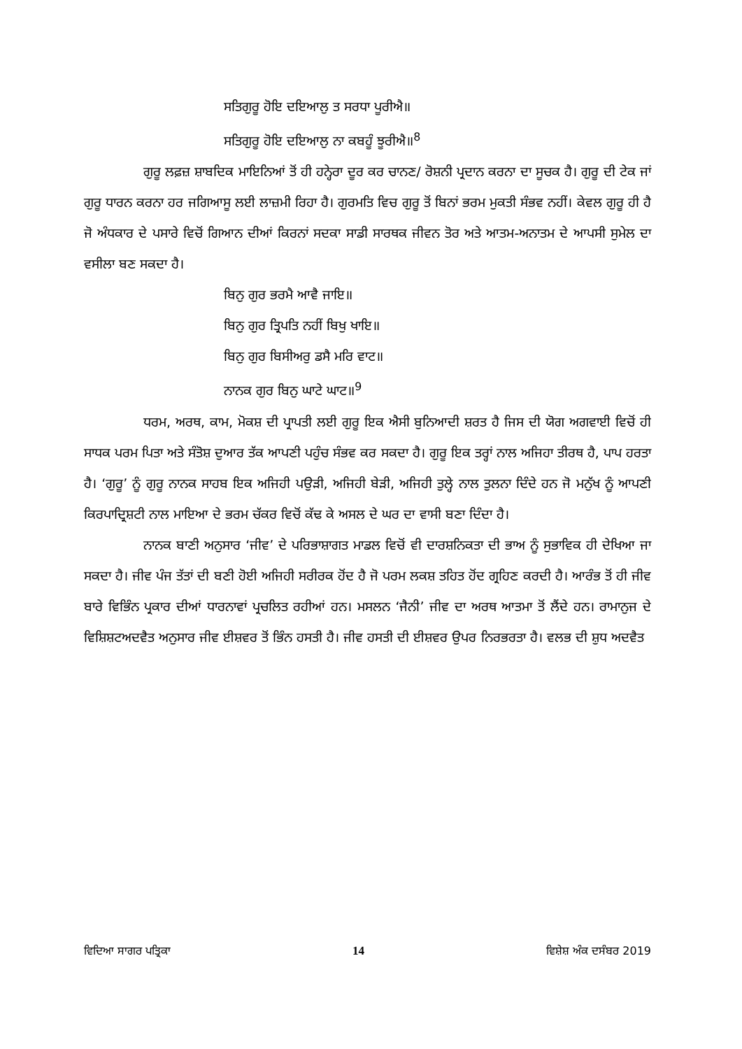ਸਤਿਗੁਰੂ ਹੋਇ ਦਇਆਲੁ ਤ ਸਰਧਾ ਪੂਰੀਐ॥
ਸਤਿਗੁਰੂ ਹੋਇ ਦਇਆਲੁ ਨਾ ਕਬਹੂੰ ਝੂਰੀਐ॥<sup>8</sup>
ਗੁਰੂ ਲਫ਼ਜ਼ ਸ਼ਾਬਦਿਕ ਮਾਇਨਿਆਂ ਤੋਂ ਹੀ ਹਨ੍ਹੇਰਾ ਦੂਰ ਕਰ ਚਾਨਣ/ ਰੋਸ਼ਨੀ ਪ੍ਰਦਾਨ ਕਰਨਾ ਦਾ ਸੂਚਕ ਹੈ। ਗੁਰੂ ਦੀ ਟੇਕ ਜਾਂ ਗੁਰੂ ਧਾਰਨ ਕਰਨਾ ਹਰ ਜਗਿਆਸੂ ਲਈ ਲਾਜ਼ਮੀ ਰਿਹਾ ਹੈ। ਗੁਰਮਤਿ ਵਿਚ ਗੁਰੂ ਤੋਂ ਬਿਨਾਂ ਭਰਮ ਮੁਕਤੀ ਸੰਭਵ ਨਹੀਂ। ਕੇਵਲ ਗੁਰੂ ਹੀ ਹੈ ਜੋ ਅੰਧਕਾਰ ਦੇ ਪਸਾਰੇ ਵਿਚੋਂ ਗਿਆਨ ਦੀਆਂ ਕਿਰਨਾਂ ਸਦਕਾ ਸਾਡੀ ਸਾਰਥਕ ਜੀਵਨ ਤੋਰ ਅਤੇ ਆਤਮ-ਅਨਾਤਮ ਦੇ ਆਪਸੀ ਸੁਮੇਲ ਦਾ ਵਸੀਲਾ ਬਣ ਸਕਦਾ ਹੈ।
ਬਿਨੁ ਗੁਰ ਭਰਮੈ ਆਵੈ ਜਾਇ॥
ਬਿਨੁ ਗੁਰ ਤ੍ਰਿਪਤਿ ਨਹੀਂ ਬਿਖੁ ਖਾਇ॥
ਬਿਨੁ ਗੁਰ ਬਿਸੀਅਰੁ ਡਸੈ ਮਰਿ ਵਾਟ॥
ਨਾਨਕ ਗੁਰ ਬਿਨੁ ਘਾਟੇ ਘਾਟ॥<sup>9</sup>
ਧਰਮ, ਅਰਥ, ਕਾਮ, ਮੋਕਸ਼ ਦੀ ਪ੍ਰਾਪਤੀ ਲਈ ਗੁਰੂ ਇਕ ਐਸੀ ਬੁਨਿਆਦੀ ਸ਼ਰਤ ਹੈ ਜਿਸ ਦੀ ਯੋਗ ਅਗਵਾਈ ਵਿਚੋਂ ਹੀ ਸਾਧਕ ਪਰਮ ਪਿਤਾ ਅਤੇ ਸੰਤੋਸ਼ ਦੁਆਰ ਤੱਕ ਆਪਣੀ ਪਹੁੰਚ ਸੰਭਵ ਕਰ ਸਕਦਾ ਹੈ। ਗੁਰੂ ਇਕ ਤਰ੍ਹਾਂ ਨਾਲ ਅਜਿਹਾ ਤੀਰਥ ਹੈ, ਪਾਪ ਹਰਤਾ ਹੈ। ‘ਗੁਰੂ’ ਨੂੰ ਗੁਰੂ ਨਾਨਕ ਸਾਹਬ ਇਕ ਅਜਿਹੀ ਪਉੜੀ, ਅਜਿਹੀ ਬੇੜੀ, ਅਜਿਹੀ ਤੁਲ੍ਹੇ ਨਾਲ ਤੁਲਨਾ ਦਿੰਦੇ ਹਨ ਜੋ ਮਨੁੱਖ ਨੂੰ ਆਪਣੀ ਕਿਰਪਾਦ੍ਰਿਸ਼ਟੀ ਨਾਲ ਮਾਇਆ ਦੇ ਭਰਮ ਚੱਕਰ ਵਿਚੋਂ ਕੱਢ ਕੇ ਅਸਲ ਦੇ ਘਰ ਦਾ ਵਾਸੀ ਬਣਾ ਦਿੰਦਾ ਹੈ।
ਨਾਨਕ ਬਾਣੀ ਅਨੁਸਾਰ ‘ਜੀਵ’ ਦੇ ਪਰਿਭਾਸ਼ਾਗਤ ਮਾਡਲ ਵਿਚੋਂ ਵੀ ਦਾਰਸ਼ਨਿਕਤਾ ਦੀ ਭਾਅ ਨੂੰ ਸੁਭਾਵਿਕ ਹੀ ਦੇਖਿਆ ਜਾ ਸਕਦਾ ਹੈ। ਜੀਵ ਪੰਜ ਤੱਤਾਂ ਦੀ ਬਣੀ ਹੋਈ ਅਜਿਹੀ ਸਰੀਰਕ ਹੋਂਦ ਹੈ ਜੋ ਪਰਮ ਲਕਸ਼ ਤਹਿਤ ਹੋਂਦ ਗ੍ਰਹਿਣ ਕਰਦੀ ਹੈ। ਆਰੰਭ ਤੋਂ ਹੀ ਜੀਵ ਬਾਰੇ ਵਿਭਿੰਨ ਪ੍ਰਕਾਰ ਦੀਆਂ ਧਾਰਨਾਵਾਂ ਪ੍ਰਚਲਿਤ ਰਹੀਆਂ ਹਨ। ਮਸਲਨ ‘ਜੈਨੀ’ ਜੀਵ ਦਾ ਅਰਥ ਆਤਮਾ ਤੋਂ ਲੈਂਦੇ ਹਨ। ਰਾਮਾਨੁਜ ਦੇ ਵਿਸ਼ਿਸ਼ਟਅਦਵੈਤ ਅਨੁਸਾਰ ਜੀਵ ਈਸ਼ਵਰ ਤੋਂ ਭਿੰਨ ਹਸਤੀ ਹੈ। ਜੀਵ ਹਸਤੀ ਦੀ ਈਸ਼ਵਰ ਉਪਰ ਨਿਰਭਰਤਾ ਹੈ। ਵਲਭ ਦੀ ਸ਼ੁਧ ਅਦਵੈਤ
ਵਿਦਿਆ ਸਾਗਰ ਪਤ੍ਰਿਕਾ 14 ਵਿਸ਼ੇਸ਼ ਅੰਕ ਦਸੰਬਰ 2019